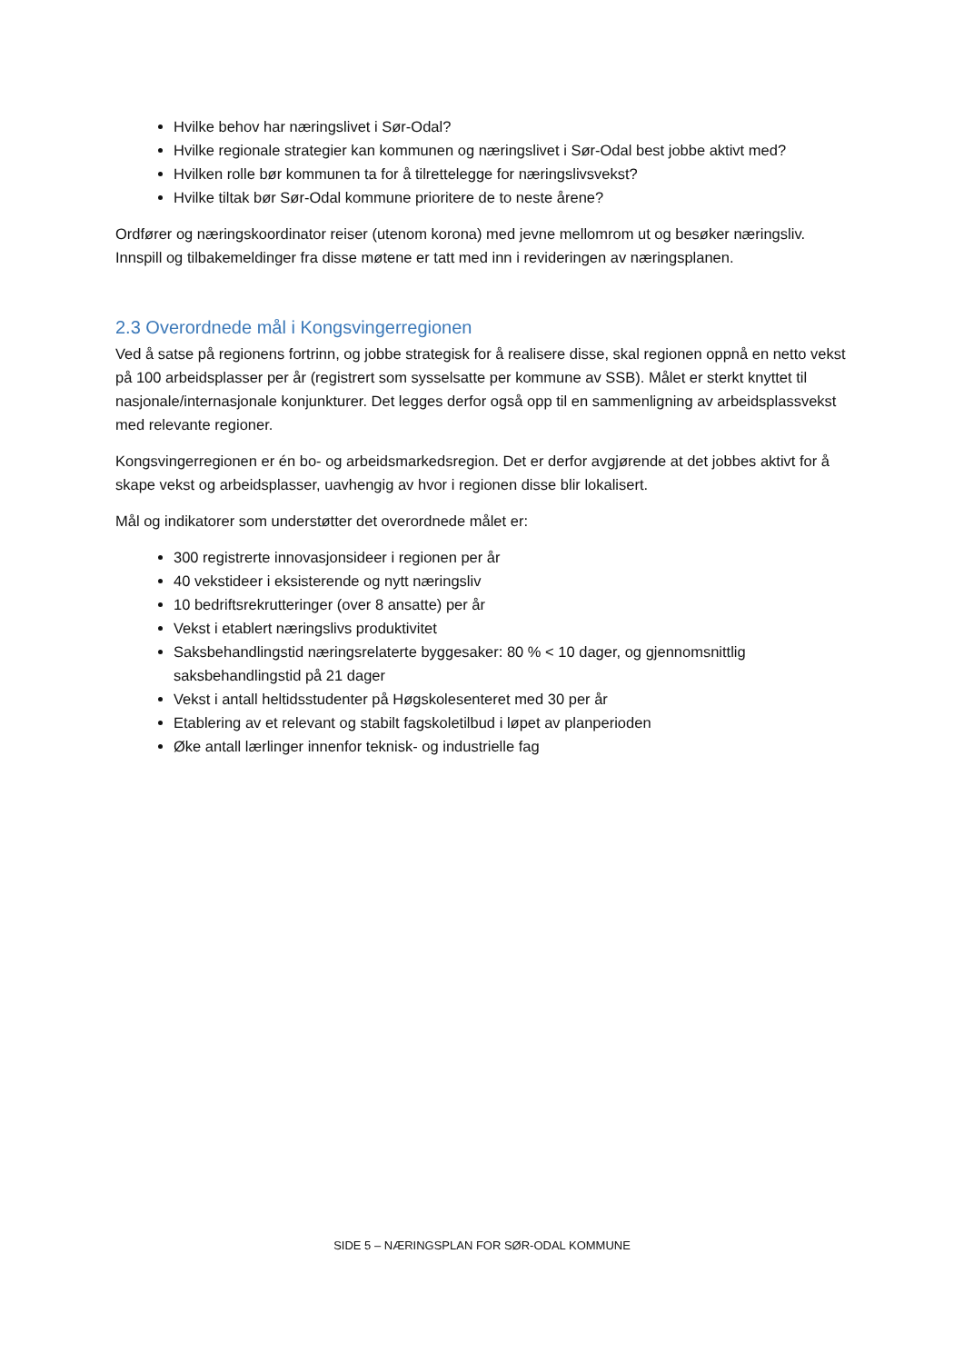Hvilke behov har næringslivet i Sør-Odal?
Hvilke regionale strategier kan kommunen og næringslivet i Sør-Odal best jobbe aktivt med?
Hvilken rolle bør kommunen ta for å tilrettelegge for næringslivsvekst?
Hvilke tiltak bør Sør-Odal kommune prioritere de to neste årene?
Ordfører og næringskoordinator reiser (utenom korona) med jevne mellomrom ut og besøker næringsliv. Innspill og tilbakemeldinger fra disse møtene er tatt med inn i revideringen av næringsplanen.
2.3 Overordnede mål i Kongsvingerregionen
Ved å satse på regionens fortrinn, og jobbe strategisk for å realisere disse, skal regionen oppnå en netto vekst på 100 arbeidsplasser per år (registrert som sysselsatte per kommune av SSB). Målet er sterkt knyttet til nasjonale/internasjonale konjunkturer. Det legges derfor også opp til en sammenligning av arbeidsplassvekst med relevante regioner.
Kongsvingerregionen er én bo- og arbeidsmarkedsregion. Det er derfor avgjørende at det jobbes aktivt for å skape vekst og arbeidsplasser, uavhengig av hvor i regionen disse blir lokalisert.
Mål og indikatorer som understøtter det overordnede målet er:
300 registrerte innovasjonsideer i regionen per år
40 vekstideer i eksisterende og nytt næringsliv
10 bedriftsrekrutteringer (over 8 ansatte) per år
Vekst i etablert næringslivs produktivitet
Saksbehandlingstid næringsrelaterte byggesaker: 80 % < 10 dager, og gjennomsnittlig saksbehandlingstid på 21 dager
Vekst i antall heltidsstudenter på Høgskolesenteret med 30 per år
Etablering av et relevant og stabilt fagskoletilbud i løpet av planperioden
Øke antall lærlinger innenfor teknisk- og industrielle fag
SIDE 5 – NÆRINGSPLAN FOR SØR-ODAL KOMMUNE